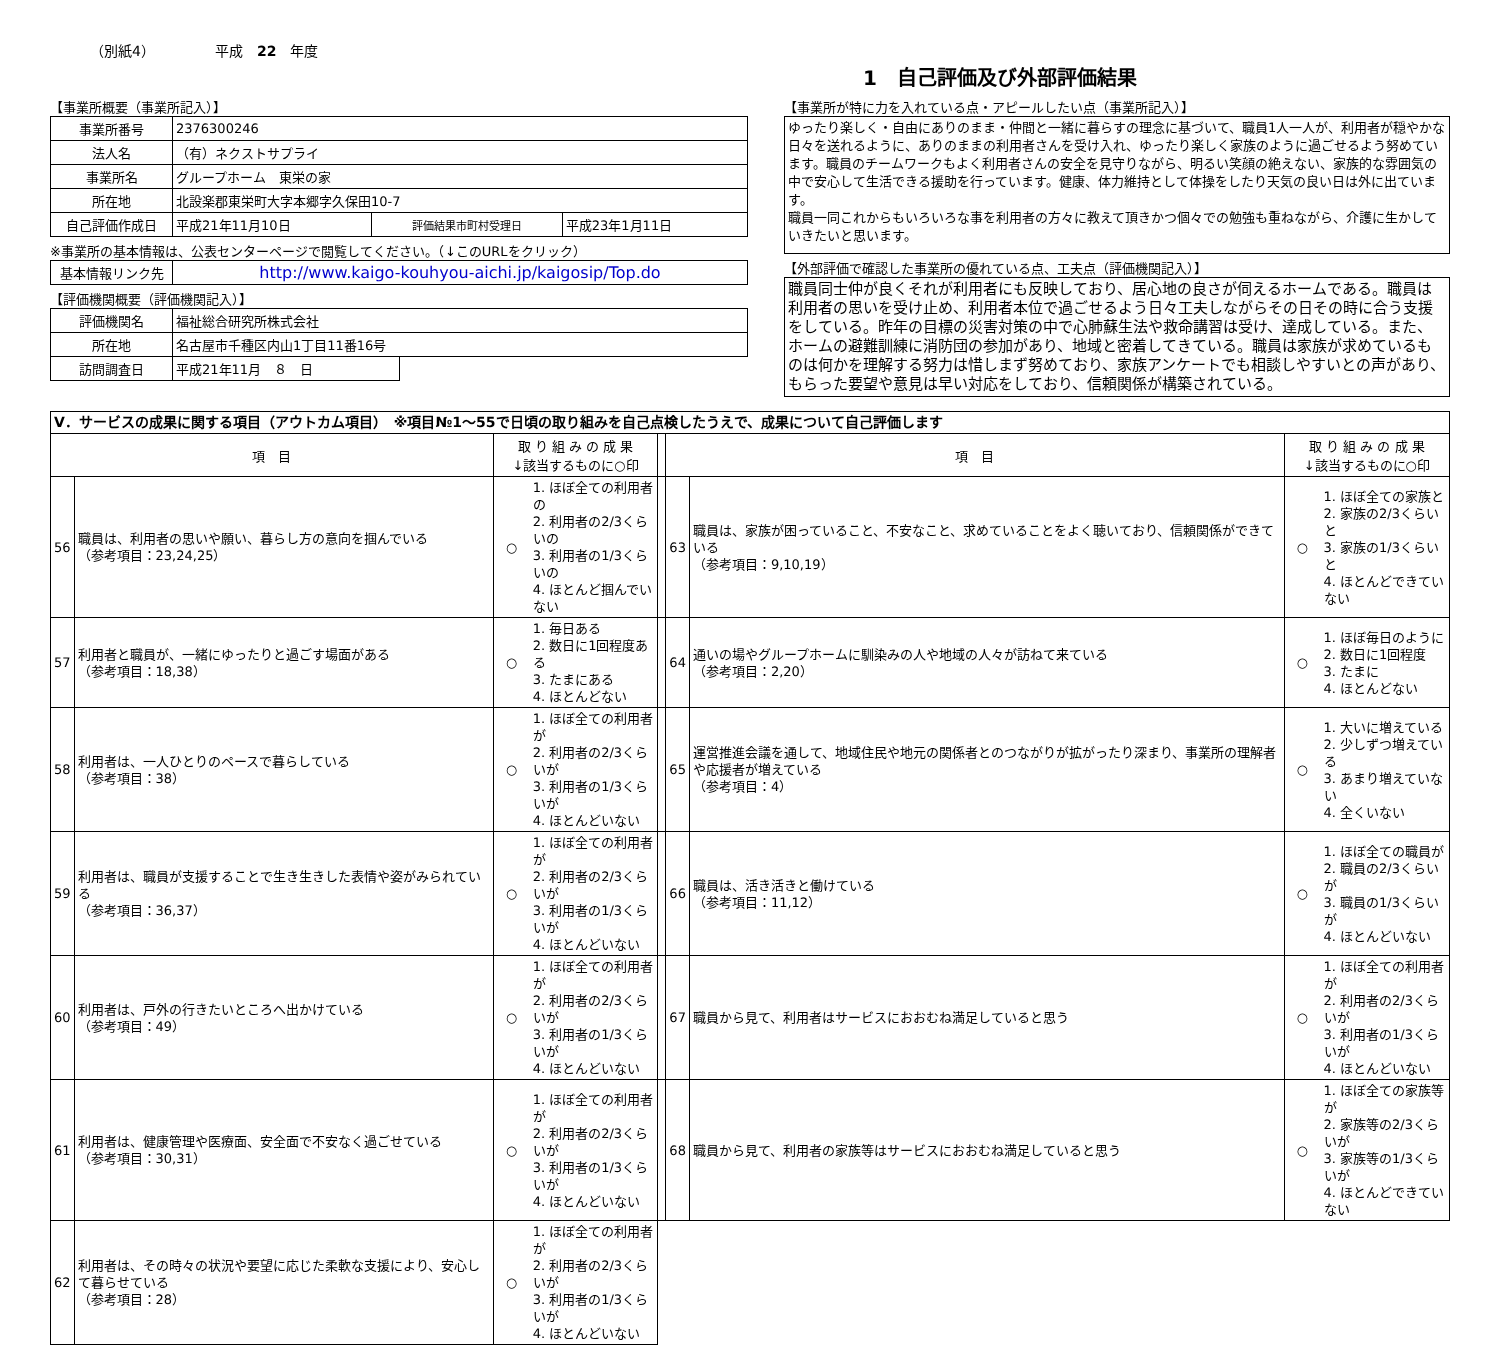（別紙4） 平成　22　年度
1　自己評価及び外部評価結果
【事業所概要（事業所記入）】
| 事業所番号 | 2376300246 | | |
| 法人名 | （有）ネクストサプライ | | |
| 事業所名 | グループホーム 東栄の家 | | |
| 所在地 | 北設楽郡東栄町大字本郷字久保田10-7 | | |
| 自己評価作成日 | 平成21年11月10日 | 評価結果市町村受理日 | 平成23年1月11日 |
※事業所の基本情報は、公表センターページで閲覧してください。（↓このURLをクリック）
| 基本情報リンク先 | http://www.kaigo-kouhyou-aichi.jp/kaigosip/Top.do |
【評価機関概要（評価機関記入）】
| 評価機関名 | 福祉総合研究所株式会社 | |
| 所在地 | 名古屋市千種区内山1丁目11番16号 | |
| 訪問調査日 | 平成21年11月 ８ 日 | |
【事業所が特に力を入れている点・アピールしたい点（事業所記入）】
ゆったり楽しく・自由にありのまま・仲間と一緒に暮らすの理念に基づいて、職員1人一人が、利用者が穏やかな日々を送れるように、ありのままの利用者さんを受け入れ、ゆったり楽しく家族のように過ごせるよう努めています。職員のチームワークもよく利用者さんの安全を見守りながら、明るい笑顔の絶えない、家族的な雰囲気の中で安心して生活できる援助を行っています。健康、体力維持として体操をしたり天気の良い日は外に出ています。
職員一同これからもいろいろな事を利用者の方々に教えて頂きかつ個々での勉強も重ねながら、介護に生かしていきたいと思います。
【外部評価で確認した事業所の優れている点、工夫点（評価機関記入）】
職員同士仲が良くそれが利用者にも反映しており、居心地の良さが伺えるホームである。職員は利用者の思いを受け止め、利用者本位で過ごせるよう日々工夫しながらその日その時に合う支援をしている。昨年の目標の災害対策の中で心肺蘇生法や救命講習は受け、達成している。また、ホームの避難訓練に消防団の参加があり、地域と密着してきている。職員は家族が求めているものは何かを理解する努力は惜しまず努めており、家族アンケートでも相談しやすいとの声があり、もらった要望や意見は早い対応をしており、信頼関係が構築されている。
| Ⅴ．サービスの成果に関する項目（アウトカム項目） ※項目№1～55で日頃の取り組みを自己点検したうえで、成果について自己評価します | | | | | | | | |
| 項 目 | | 取 り 組 み の 成 果 ↓該当するものに○印 | | | 項 目 | | 取 り 組 み の 成 果 ↓該当するものに○印 | |
| 56 | 職員は、利用者の思いや願い、暮らし方の意向を掴んでいる （参考項目：23,24,25） | ○ | 1. ほぼ全ての利用者の 2. 利用者の2/3くらいの 3. 利用者の1/3くらいの 4. ほとんど掴んでいない | | 63 | 職員は、家族が困っていること、不安なこと、求めていることをよく聴いており、信頼関係ができている （参考項目：9,10,19） | ○ | 1. ほぼ全ての家族と 2. 家族の2/3くらいと 3. 家族の1/3くらいと 4. ほとんどできていない |
| 57 | 利用者と職員が、一緒にゆったりと過ごす場面がある （参考項目：18,38） | ○ | 1. 毎日ある 2. 数日に1回程度ある 3. たまにある 4. ほとんどない | | 64 | 通いの場やグループホームに馴染みの人や地域の人々が訪ねて来ている （参考項目：2,20） | ○ | 1. ほぼ毎日のように 2. 数日に1回程度 3. たまに 4. ほとんどない |
| 58 | 利用者は、一人ひとりのペースで暮らしている （参考項目：38） | ○ | 1. ほぼ全ての利用者が 2. 利用者の2/3くらいが 3. 利用者の1/3くらいが 4. ほとんどいない | | 65 | 運営推進会議を通して、地域住民や地元の関係者とのつながりが拡がったり深まり、事業所の理解者や応援者が増えている （参考項目：4） | ○ | 1. 大いに増えている 2. 少しずつ増えている 3. あまり増えていない 4. 全くいない |
| 59 | 利用者は、職員が支援することで生き生きした表情や姿がみられている （参考項目：36,37） | ○ | 1. ほぼ全ての利用者が 2. 利用者の2/3くらいが 3. 利用者の1/3くらいが 4. ほとんどいない | | 66 | 職員は、活き活きと働けている （参考項目：11,12） | ○ | 1. ほぼ全ての職員が 2. 職員の2/3くらいが 3. 職員の1/3くらいが 4. ほとんどいない |
| 60 | 利用者は、戸外の行きたいところへ出かけている （参考項目：49） | ○ | 1. ほぼ全ての利用者が 2. 利用者の2/3くらいが 3. 利用者の1/3くらいが 4. ほとんどいない | | 67 | 職員から見て、利用者はサービスにおおむね満足していると思う | ○ | 1. ほぼ全ての利用者が 2. 利用者の2/3くらいが 3. 利用者の1/3くらいが 4. ほとんどいない |
| 61 | 利用者は、健康管理や医療面、安全面で不安なく過ごせている （参考項目：30,31） | ○ | 1. ほぼ全ての利用者が 2. 利用者の2/3くらいが 3. 利用者の1/3くらいが 4. ほとんどいない | | 68 | 職員から見て、利用者の家族等はサービスにおおむね満足していると思う | ○ | 1. ほぼ全ての家族等が 2. 家族等の2/3くらいが 3. 家族等の1/3くらいが 4. ほとんどできていない |
| 62 | 利用者は、その時々の状況や要望に応じた柔軟な支援により、安心して暮らせている （参考項目：28） | ○ | 1. ほぼ全ての利用者が 2. 利用者の2/3くらいが 3. 利用者の1/3くらいが 4. ほとんどいない | | | | | |